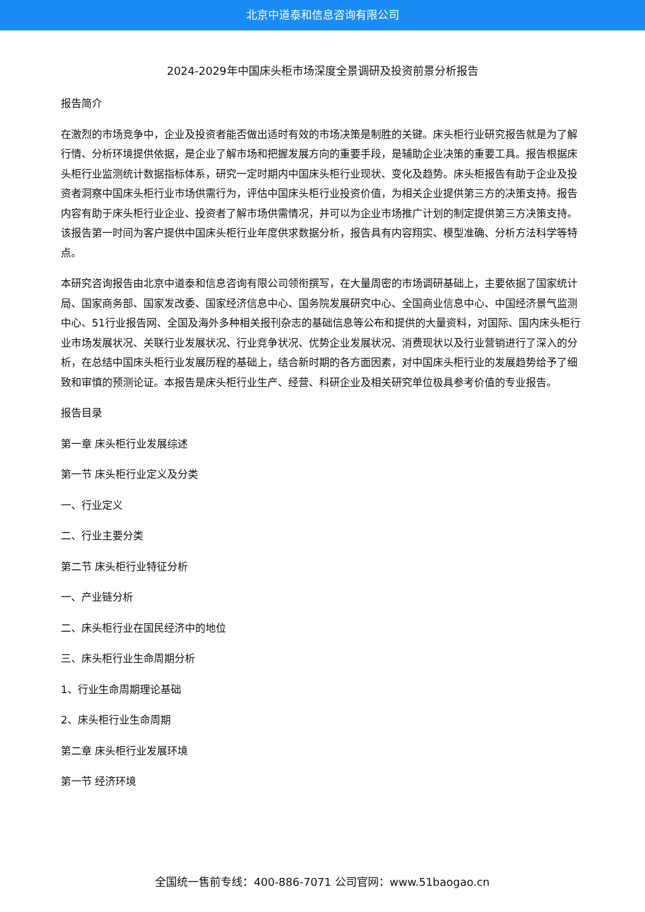北京中道泰和信息咨询有限公司
2024-2029年中国床头柜市场深度全景调研及投资前景分析报告
报告简介
在激烈的市场竞争中，企业及投资者能否做出适时有效的市场决策是制胜的关键。床头柜行业研究报告就是为了解行情、分析环境提供依据，是企业了解市场和把握发展方向的重要手段，是辅助企业决策的重要工具。报告根据床头柜行业监测统计数据指标体系，研究一定时期内中国床头柜行业现状、变化及趋势。床头柜报告有助于企业及投资者洞察中国床头柜行业市场供需行为，评估中国床头柜行业投资价值，为相关企业提供第三方的决策支持。报告内容有助于床头柜行业企业、投资者了解市场供需情况，并可以为企业市场推广计划的制定提供第三方决策支持。该报告第一时间为客户提供中国床头柜行业年度供求数据分析，报告具有内容翔实、模型准确、分析方法科学等特点。
本研究咨询报告由北京中道泰和信息咨询有限公司领衔撰写，在大量周密的市场调研基础上，主要依据了国家统计局、国家商务部、国家发改委、国家经济信息中心、国务院发展研究中心、全国商业信息中心、中国经济景气监测中心、51行业报告网、全国及海外多种相关报刊杂志的基础信息等公布和提供的大量资料，对国际、国内床头柜行业市场发展状况、关联行业发展状况、行业竞争状况、优势企业发展状况、消费现状以及行业营销进行了深入的分析，在总结中国床头柜行业发展历程的基础上，结合新时期的各方面因素，对中国床头柜行业的发展趋势给予了细致和审慎的预测论证。本报告是床头柜行业生产、经营、科研企业及相关研究单位极具参考价值的专业报告。
报告目录
第一章 床头柜行业发展综述
第一节 床头柜行业定义及分类
一、行业定义
二、行业主要分类
第二节 床头柜行业特征分析
一、产业链分析
二、床头柜行业在国民经济中的地位
三、床头柜行业生命周期分析
1、行业生命周期理论基础
2、床头柜行业生命周期
第二章 床头柜行业发展环境
第一节 经济环境
全国统一售前专线：400-886-7071 公司官网：www.51baogao.cn